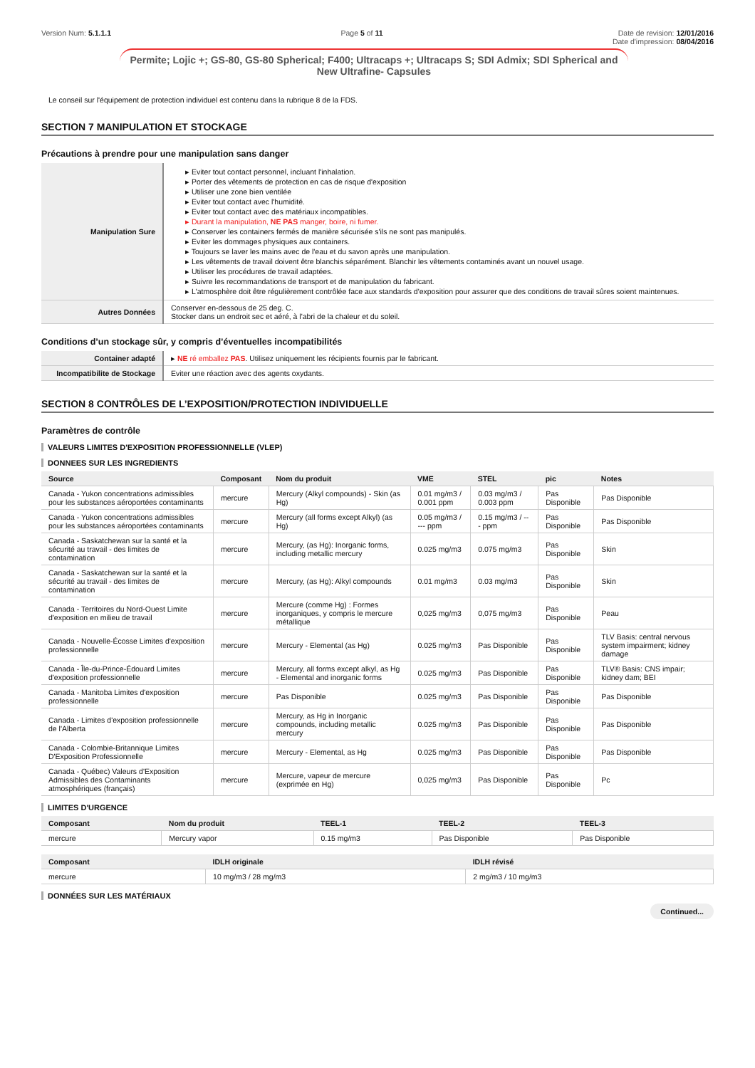Version Num: 5.1.1.1 Page 5 of 11 Date de revision: 12/01/2016
Date d'impression: 08/04/2016
Permite; Lojic +; GS-80, GS-80 Spherical; F400; Ultracaps +; Ultracaps S; SDI Admix; SDI Spherical and New Ultrafine- Capsules
Le conseil sur l'équipement de protection individuel est contenu dans la rubrique 8 de la FDS.
SECTION 7 MANIPULATION ET STOCKAGE
Précautions à prendre pour une manipulation sans danger
| Manipulation Sure | ▸ Eviter tout contact personnel, incluant l'inhalation. ▸ Porter des vêtements de protection en cas de risque d'exposition ▸ Utiliser une zone bien ventilée ▸ Eviter tout contact avec l'humidité. ▸ Eviter tout contact avec des matériaux incompatibles. ▸ Durant la manipulation, NE PAS manger, boire, ni fumer. ▸ Conserver les containers fermés de manière sécurisée s'ils ne sont pas manipulés. ▸ Eviter les dommages physiques aux containers. ▸ Toujours se laver les mains avec de l'eau et du savon après une manipulation. ▸ Les vêtements de travail doivent être blanchis séparément. Blanchir les vêtements contaminés avant un nouvel usage. ▸ Utiliser les procédures de travail adaptées. ▸ Suivre les recommandations de transport et de manipulation du fabricant. ▸ L'atmosphère doit être régulièrement contrôlée face aux standards d'exposition pour assurer que des conditions de travail sûres soient maintenues. |
| Autres Données | Conserver en-dessous de 25 deg. C. Stocker dans un endroit sec et aéré, à l'abri de la chaleur et du soleil. |
Conditions d’un stockage sûr, y compris d’éventuelles incompatibilités
| Container adapté | ▸ NE ré emballez PAS . Utilisez uniquement les récipients fournis par le fabricant. |
| Incompatibilite de Stockage | Eviter une réaction avec des agents oxydants. |
SECTION 8 CONTRÔLES DE L’EXPOSITION/PROTECTION INDIVIDUELLE
Paramètres de contrôle
VALEURS LIMITES D'EXPOSITION PROFESSIONNELLE (VLEP)
DONNEES SUR LES INGREDIENTS
| Source | Composant | Nom du produit | VME | STEL | pic | Notes |
| --- | --- | --- | --- | --- | --- | --- |
| Canada - Yukon concentrations admissibles pour les substances aéroportées contaminants | mercure | Mercury (Alkyl compounds) - Skin (as Hg) | 0.01 mg/m3 / 0.001 ppm | 0.03 mg/m3 / 0.003 ppm | Pas Disponible | Pas Disponible |
| Canada - Yukon concentrations admissibles pour les substances aéroportées contaminants | mercure | Mercury (all forms except Alkyl) (as Hg) | 0.05 mg/m3 / --- ppm | 0.15 mg/m3 / --- ppm | Pas Disponible | Pas Disponible |
| Canada - Saskatchewan sur la santé et la sécurité au travail - des limites de contamination | mercure | Mercury, (as Hg): Inorganic forms, including metallic mercury | 0.025 mg/m3 | 0.075 mg/m3 | Pas Disponible | Skin |
| Canada - Saskatchewan sur la santé et la sécurité au travail - des limites de contamination | mercure | Mercury, (as Hg): Alkyl compounds | 0.01 mg/m3 | 0.03 mg/m3 | Pas Disponible | Skin |
| Canada - Territoires du Nord-Ouest Limite d'exposition en milieu de travail | mercure | Mercure (comme Hg) : Formes inorganiques, y compris le mercure métallique | 0,025 mg/m3 | 0,075 mg/m3 | Pas Disponible | Peau |
| Canada - Nouvelle-Écosse Limites d'exposition professionnelle | mercure | Mercury - Elemental (as Hg) | 0.025 mg/m3 | Pas Disponible | Pas Disponible | TLV Basis: central nervous system impairment; kidney damage |
| Canada - Île-du-Prince-Édouard Limites d'exposition professionnelle | mercure | Mercury, all forms except alkyl, as Hg - Elemental and inorganic forms | 0.025 mg/m3 | Pas Disponible | Pas Disponible | TLV® Basis: CNS impair; kidney dam; BEI |
| Canada - Manitoba Limites d'exposition professionnelle | mercure | Pas Disponible | 0.025 mg/m3 | Pas Disponible | Pas Disponible | Pas Disponible |
| Canada - Limites d'exposition professionnelle de l'Alberta | mercure | Mercury, as Hg in Inorganic compounds, including metallic mercury | 0.025 mg/m3 | Pas Disponible | Pas Disponible | Pas Disponible |
| Canada - Colombie-Britannique Limites D'Exposition Professionnelle | mercure | Mercury - Elemental, as Hg | 0.025 mg/m3 | Pas Disponible | Pas Disponible | Pas Disponible |
| Canada - Québec) Valeurs d'Exposition Admissibles des Contaminants atmosphériques (français) | mercure | Mercure, vapeur de mercure (exprimée en Hg) | 0,025 mg/m3 | Pas Disponible | Pas Disponible | Pc |
LIMITES D'URGENCE
| Composant | Nom du produit | TEEL-1 | TEEL-2 | TEEL-3 |
| --- | --- | --- | --- | --- |
| mercure | Mercury vapor | 0.15 mg/m3 | Pas Disponible | Pas Disponible |
| Composant | IDLH originale | IDLH révisé |
| --- | --- | --- |
| mercure | 10 mg/m3 / 28 mg/m3 | 2 mg/m3 / 10 mg/m3 |
DONNÉES SUR LES MATÉRIAUX
Continued...